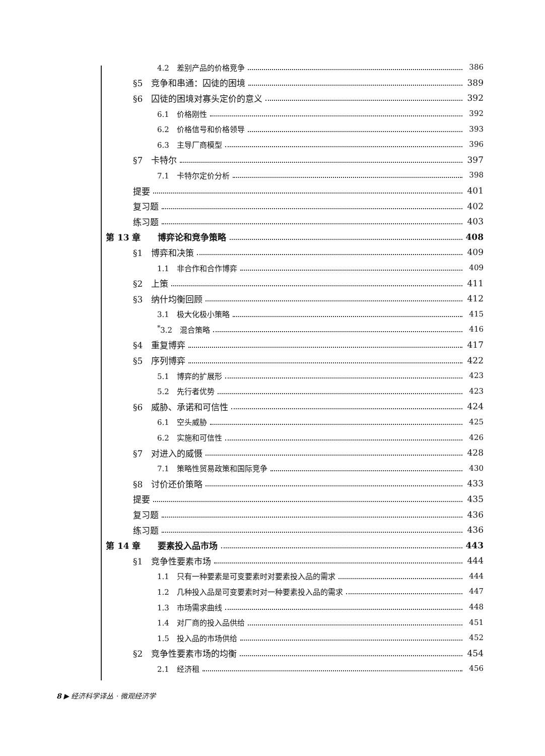4.2　差别产品的价格竞争 386
§5　竞争和串通：囚徒的困境 389
§6　囚徒的困境对寡头定价的意义 392
6.1　价格刚性 392
6.2　价格信号和价格领导 393
6.3　主导厂商模型 396
§7　卡特尔 397
7.1　卡特尔定价分析 398
提要 401
复习题 402
练习题 403
第 13 章　　博弈论和竞争策略 408
§1　博弈和决策 409
1.1　非合作和合作博弈 409
§2　上策 411
§3　纳什均衡回顾 412
3.1　极大化极小策略 415
<sup>*</sup> 3.2　混合策略 416
§4　重复博弈 417
§5　序列博弈 422
5.1　博弈的扩展形 423
5.2　先行者优势 423
§6　威胁、承诺和可信性 424
6.1　空头威胁 425
6.2　实施和可信性 426
§7　对进入的威慑 428
7.1　策略性贸易政策和国际竞争 430
§8　讨价还价策略 433
提要 435
复习题 436
练习题 436
第 14 章　　要素投入品市场 443
§1　竞争性要素市场 444
1.1　只有一种要素是可变要素时对要素投入品的需求 444
1.2　几种投入品是可变要素时对一种要素投入品的需求 447
1.3　市场需求曲线 448
1.4　对厂商的投入品供给 451
1.5　投入品的市场供给 452
§2　竞争性要素市场的均衡 454
2.1　经济租 456
8 ▶ 经济科学译丛 · 微观经济学